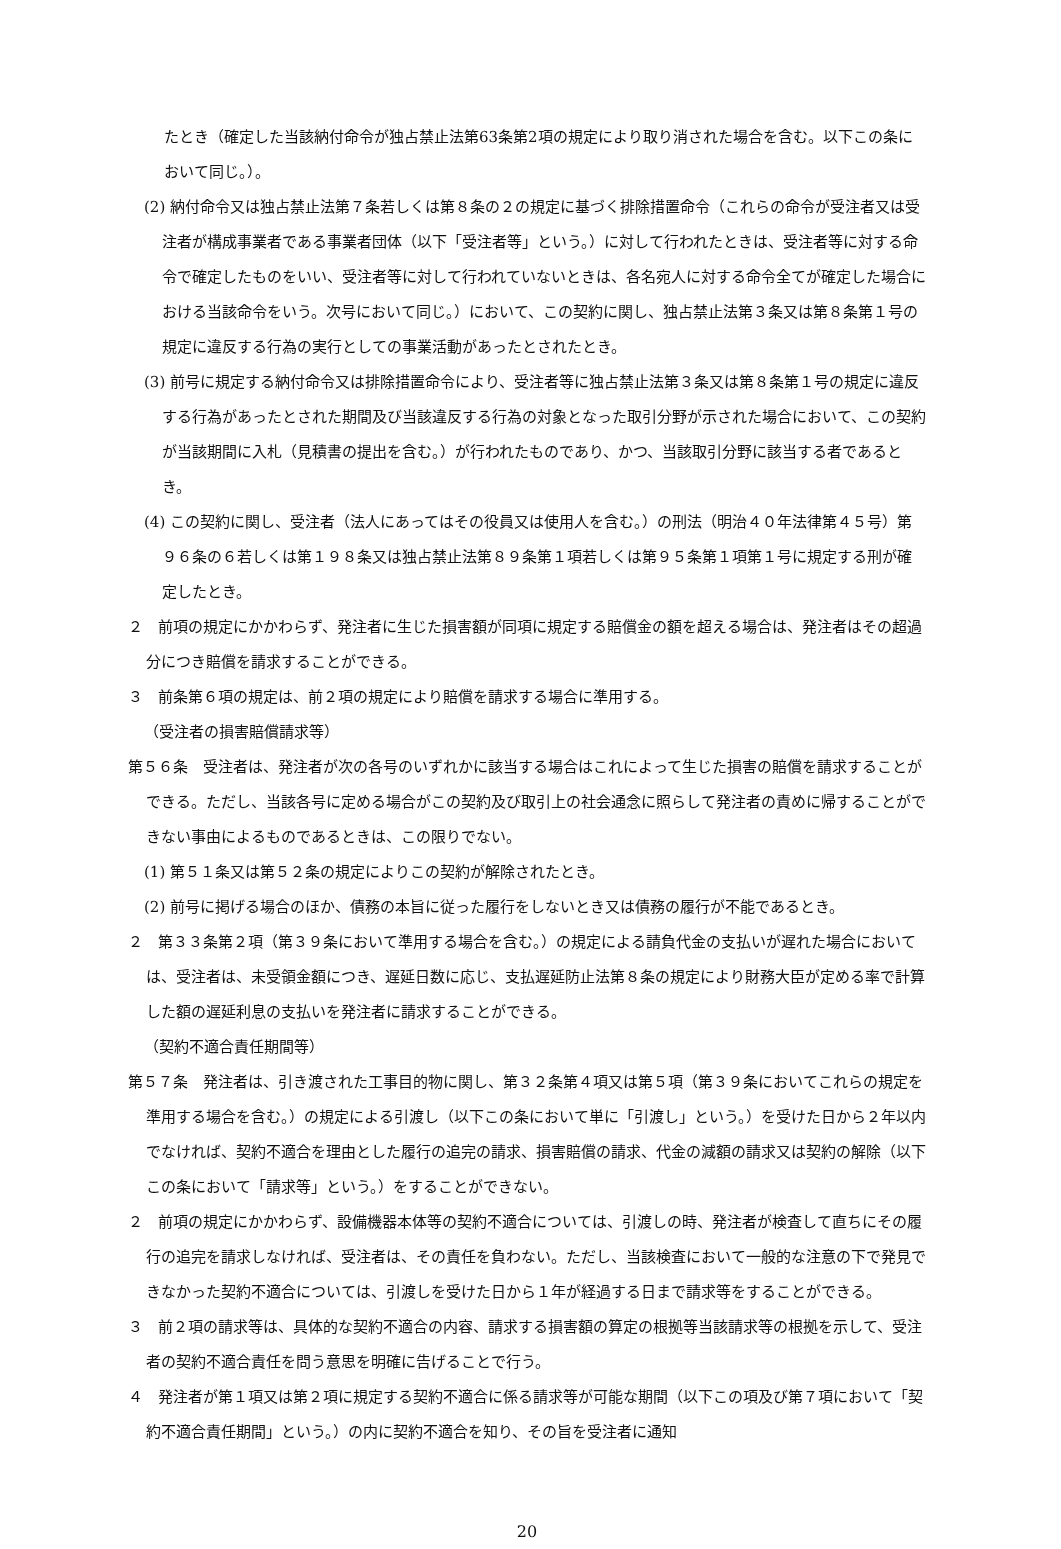たとき（確定した当該納付命令が独占禁止法第63条第2項の規定により取り消された場合を含む。以下この条において同じ。）。
(2) 納付命令又は独占禁止法第７条若しくは第８条の２の規定に基づく排除措置命令（これらの命令が受注者又は受注者が構成事業者である事業者団体（以下「受注者等」という。）に対して行われたときは、受注者等に対する命令で確定したものをいい、受注者等に対して行われていないときは、各名宛人に対する命令全てが確定した場合における当該命令をいう。次号において同じ。）において、この契約に関し、独占禁止法第３条又は第８条第１号の規定に違反する行為の実行としての事業活動があったとされたとき。
(3) 前号に規定する納付命令又は排除措置命令により、受注者等に独占禁止法第３条又は第８条第１号の規定に違反する行為があったとされた期間及び当該違反する行為の対象となった取引分野が示された場合において、この契約が当該期間に入札（見積書の提出を含む。）が行われたものであり、かつ、当該取引分野に該当する者であるとき。
(4) この契約に関し、受注者（法人にあってはその役員又は使用人を含む。）の刑法（明治４０年法律第４５号）第９６条の６若しくは第１９８条又は独占禁止法第８９条第１項若しくは第９５条第１項第１号に規定する刑が確定したとき。
２　前項の規定にかかわらず、発注者に生じた損害額が同項に規定する賠償金の額を超える場合は、発注者はその超過分につき賠償を請求することができる。
３　前条第６項の規定は、前２項の規定により賠償を請求する場合に準用する。
（受注者の損害賠償請求等）
第５６条　受注者は、発注者が次の各号のいずれかに該当する場合はこれによって生じた損害の賠償を請求することができる。ただし、当該各号に定める場合がこの契約及び取引上の社会通念に照らして発注者の責めに帰することができない事由によるものであるときは、この限りでない。
(1) 第５１条又は第５２条の規定によりこの契約が解除されたとき。
(2) 前号に掲げる場合のほか、債務の本旨に従った履行をしないとき又は債務の履行が不能であるとき。
２　第３３条第２項（第３９条において準用する場合を含む。）の規定による請負代金の支払いが遅れた場合においては、受注者は、未受領金額につき、遅延日数に応じ、支払遅延防止法第８条の規定により財務大臣が定める率で計算した額の遅延利息の支払いを発注者に請求することができる。
（契約不適合責任期間等）
第５７条　発注者は、引き渡された工事目的物に関し、第３２条第４項又は第５項（第３９条においてこれらの規定を準用する場合を含む。）の規定による引渡し（以下この条において単に「引渡し」という。）を受けた日から２年以内でなければ、契約不適合を理由とした履行の追完の請求、損害賠償の請求、代金の減額の請求又は契約の解除（以下この条において「請求等」という。）をすることができない。
２　前項の規定にかかわらず、設備機器本体等の契約不適合については、引渡しの時、発注者が検査して直ちにその履行の追完を請求しなければ、受注者は、その責任を負わない。ただし、当該検査において一般的な注意の下で発見できなかった契約不適合については、引渡しを受けた日から１年が経過する日まで請求等をすることができる。
３　前２項の請求等は、具体的な契約不適合の内容、請求する損害額の算定の根拠等当該請求等の根拠を示して、受注者の契約不適合責任を問う意思を明確に告げることで行う。
４　発注者が第１項又は第２項に規定する契約不適合に係る請求等が可能な期間（以下この項及び第７項において「契約不適合責任期間」という。）の内に契約不適合を知り、その旨を受注者に通知
20